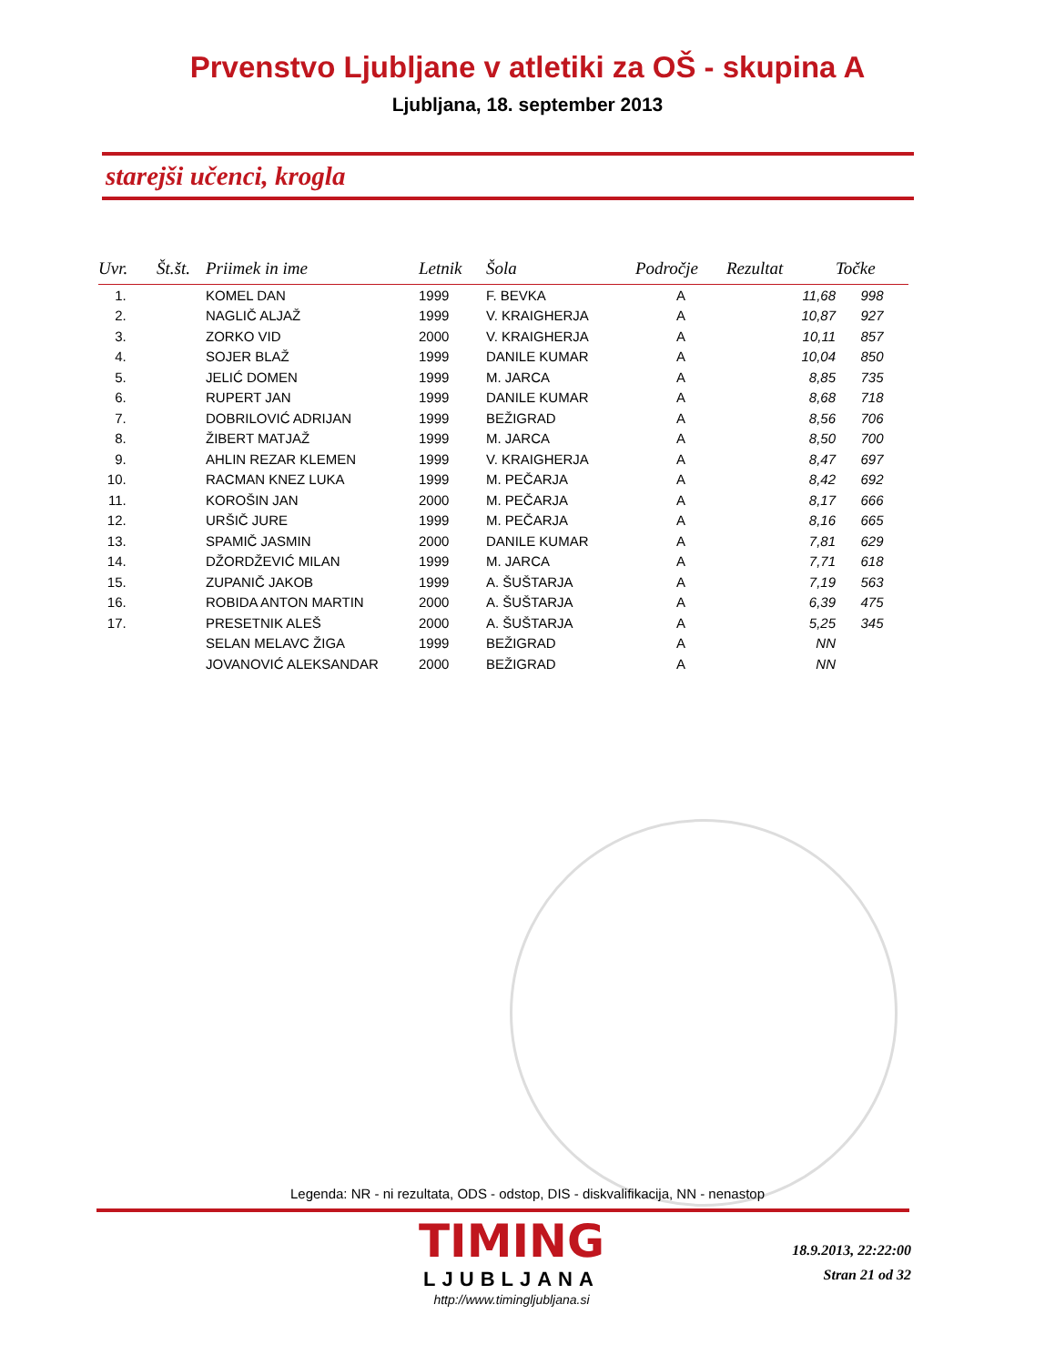Prvenstvo Ljubljane v atletiki za OŠ - skupina A
Ljubljana, 18. september 2013
starejši učenci, krogla
| Uvr. | Št.št. | Priimek in ime | Letnik | Šola | Področje | Rezultat | Točke |
| --- | --- | --- | --- | --- | --- | --- | --- |
| 1. | | KOMEL DAN | 1999 | F. BEVKA | A | 11,68 | 998 |
| 2. | | NAGLIČ ALJAŽ | 1999 | V. KRAIGHERJA | A | 10,87 | 927 |
| 3. | | ZORKO VID | 2000 | V. KRAIGHERJA | A | 10,11 | 857 |
| 4. | | SOJER BLAŽ | 1999 | DANILE KUMAR | A | 10,04 | 850 |
| 5. | | JELIĆ DOMEN | 1999 | M. JARCA | A | 8,85 | 735 |
| 6. | | RUPERT JAN | 1999 | DANILE KUMAR | A | 8,68 | 718 |
| 7. | | DOBRILOVIĆ ADRIJAN | 1999 | BEŽIGRAD | A | 8,56 | 706 |
| 8. | | ŽIBERT MATJAŽ | 1999 | M. JARCA | A | 8,50 | 700 |
| 9. | | AHLIN REZAR KLEMEN | 1999 | V. KRAIGHERJA | A | 8,47 | 697 |
| 10. | | RACMAN KNEZ LUKA | 1999 | M. PEČARJA | A | 8,42 | 692 |
| 11. | | KOROŠIN JAN | 2000 | M. PEČARJA | A | 8,17 | 666 |
| 12. | | URŠIČ JURE | 1999 | M. PEČARJA | A | 8,16 | 665 |
| 13. | | SPAMIČ JASMIN | 2000 | DANILE KUMAR | A | 7,81 | 629 |
| 14. | | DŽORDŽEVIĆ MILAN | 1999 | M. JARCA | A | 7,71 | 618 |
| 15. | | ZUPANIČ JAKOB | 1999 | A. ŠUŠTARJA | A | 7,19 | 563 |
| 16. | | ROBIDA ANTON MARTIN | 2000 | A. ŠUŠTARJA | A | 6,39 | 475 |
| 17. | | PRESETNIK ALEŠ | 2000 | A. ŠUŠTARJA | A | 5,25 | 345 |
| | | SELAN MELAVC ŽIGA | 1999 | BEŽIGRAD | A | NN | |
| | | JOVANOVIĆ ALEKSANDAR | 2000 | BEŽIGRAD | A | NN | |
Legenda: NR - ni rezultata, ODS - odstop, DIS - diskvalifikacija, NN - nenastop
TIMING
LJUBLJANA
http://www.timingljubljana.si
18.9.2013, 22:22:00
Stran 21 od 32